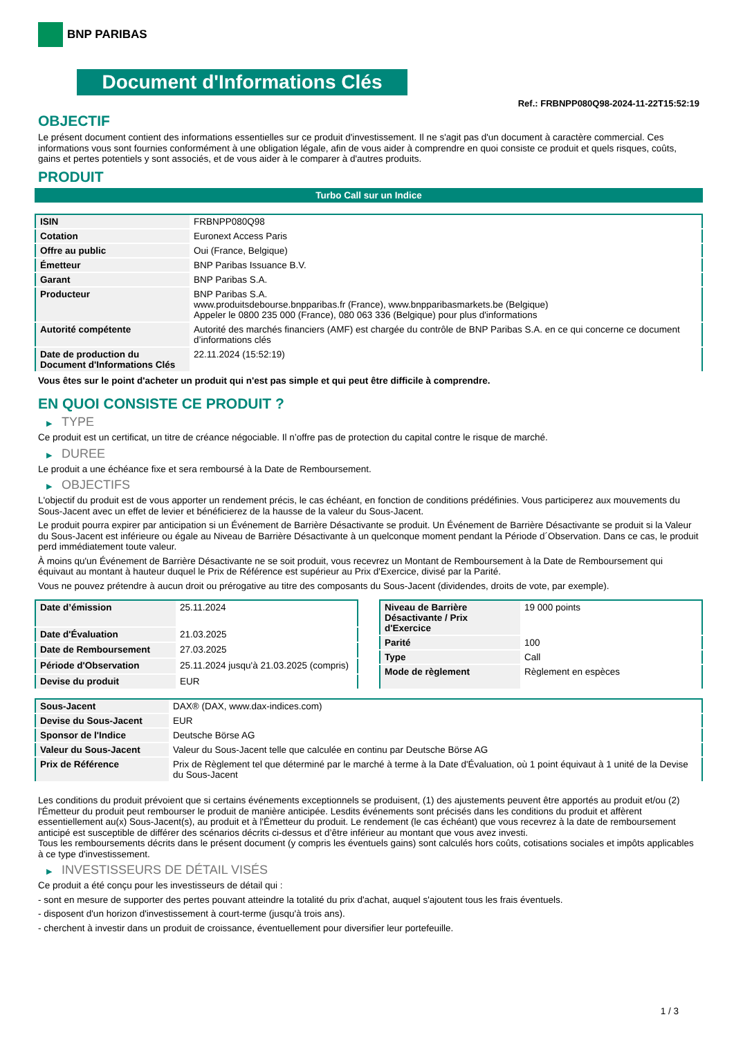BNP PARIBAS
Document d'Informations Clés
Ref.: FRBNPP080Q98-2024-11-22T15:52:19
OBJECTIF
Le présent document contient des informations essentielles sur ce produit d'investissement. Il ne s'agit pas d'un document à caractère commercial. Ces informations vous sont fournies conformément à une obligation légale, afin de vous aider à comprendre en quoi consiste ce produit et quels risques, coûts, gains et pertes potentiels y sont associés, et de vous aider à le comparer à d'autres produits.
PRODUIT
Turbo Call sur un Indice
| ISIN | FRBNPP080Q98 |
| Cotation | Euronext Access Paris |
| Offre au public | Oui (France, Belgique) |
| Émetteur | BNP Paribas Issuance B.V. |
| Garant | BNP Paribas S.A. |
| Producteur | BNP Paribas S.A. www.produitsdebourse.bnpparibas.fr (France), www.bnpparibasmarkets.be (Belgique) Appeler le 0800 235 000 (France), 080 063 336 (Belgique) pour plus d'informations |
| Autorité compétente | Autorité des marchés financiers (AMF) est chargée du contrôle de BNP Paribas S.A. en ce qui concerne ce document d’informations clés |
| Date de production du Document d'Informations Clés | 22.11.2024 (15:52:19) |
Vous êtes sur le point d'acheter un produit qui n'est pas simple et qui peut être difficile à comprendre.
EN QUOI CONSISTE CE PRODUIT ?
▶ TYPE
Ce produit est un certificat, un titre de créance négociable. Il n’offre pas de protection du capital contre le risque de marché.
▶ DUREE
Le produit a une échéance fixe et sera remboursé à la Date de Remboursement.
▶ OBJECTIFS
L'objectif du produit est de vous apporter un rendement précis, le cas échéant, en fonction de conditions prédéfinies. Vous participerez aux mouvements du Sous-Jacent avec un effet de levier et bénéficierez de la hausse de la valeur du Sous-Jacent.
Le produit pourra expirer par anticipation si un Événement de Barrière Désactivante se produit. Un Événement de Barrière Désactivante se produit si la Valeur du Sous-Jacent est inférieure ou égale au Niveau de Barrière Désactivante à un quelconque moment pendant la Période d´Observation. Dans ce cas, le produit perd immédiatement toute valeur.
À moins qu'un Événement de Barrière Désactivante ne se soit produit, vous recevrez un Montant de Remboursement à la Date de Remboursement qui équivaut au montant à hauteur duquel le Prix de Référence est supérieur au Prix d'Exercice, divisé par la Parité.
Vous ne pouvez prétendre à aucun droit ou prérogative au titre des composants du Sous-Jacent (dividendes, droits de vote, par exemple).
| Date d’émission | 25.11.2024 |
| Date d'Évaluation | 21.03.2025 |
| Date de Remboursement | 27.03.2025 |
| Période d'Observation | 25.11.2024 jusqu'à 21.03.2025 (compris) |
| Devise du produit | EUR |
| Niveau de Barrière Désactivante / Prix d'Exercice | 19 000 points |
| Parité | 100 |
| Type | Call |
| Mode de règlement | Règlement en espèces |
| Sous-Jacent | DAX® (DAX, www.dax-indices.com) |
| Devise du Sous-Jacent | EUR |
| Sponsor de l'Indice | Deutsche Börse AG |
| Valeur du Sous-Jacent | Valeur du Sous-Jacent telle que calculée en continu par Deutsche Börse AG |
| Prix de Référence | Prix de Règlement tel que déterminé par le marché à terme à la Date d'Évaluation, où 1 point équivaut à 1 unité de la Devise du Sous-Jacent |
Les conditions du produit prévoient que si certains événements exceptionnels se produisent, (1) des ajustements peuvent être apportés au produit et/ou (2) l'Émetteur du produit peut rembourser le produit de manière anticipée. Lesdits événements sont précisés dans les conditions du produit et affèrent essentiellement au(x) Sous-Jacent(s), au produit et à l'Émetteur du produit. Le rendement (le cas échéant) que vous recevrez à la date de remboursement anticipé est susceptible de différer des scénarios décrits ci-dessus et d’être inférieur au montant que vous avez investi.
Tous les remboursements décrits dans le présent document (y compris les éventuels gains) sont calculés hors coûts, cotisations sociales et impôts applicables à ce type d'investissement.
▶ INVESTISSEURS DE DÉTAIL VISÉS
Ce produit a été conçu pour les investisseurs de détail qui :
- sont en mesure de supporter des pertes pouvant atteindre la totalité du prix d'achat, auquel s'ajoutent tous les frais éventuels.
- disposent d'un horizon d'investissement à court-terme (jusqu'à trois ans).
- cherchent à investir dans un produit de croissance, éventuellement pour diversifier leur portefeuille.
1 / 3